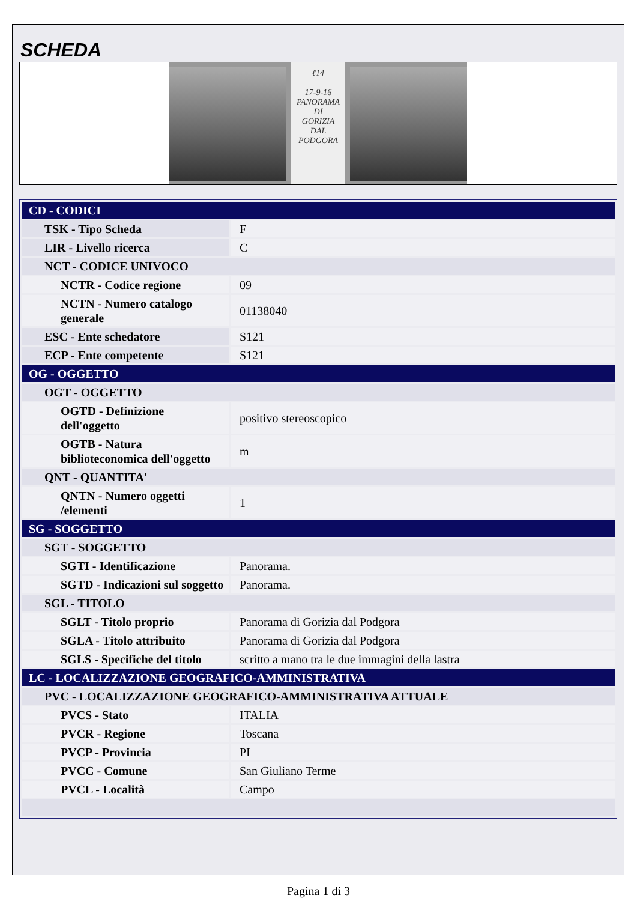SCHEDA
ℓ14
17-9-16
PANORAMA
DI
GORIZIA
DAL
PODGORA
| CD - CODICI | |
| TSK - Tipo Scheda | F |
| LIR - Livello ricerca | C |
| NCT - CODICE UNIVOCO | |
| NCTR - Codice regione | 09 |
| NCTN - Numero catalogo generale | 01138040 |
| ESC - Ente schedatore | S121 |
| ECP - Ente competente | S121 |
| OG - OGGETTO | |
| OGT - OGGETTO | |
| OGTD - Definizione dell'oggetto | positivo stereoscopico |
| OGTB - Natura biblioteconomica dell'oggetto | m |
| QNT - QUANTITA' | |
| QNTN - Numero oggetti /elementi | 1 |
| SG - SOGGETTO | |
| SGT - SOGGETTO | |
| SGTI - Identificazione | Panorama. |
| SGTD - Indicazioni sul soggetto | Panorama. |
| SGL - TITOLO | |
| SGLT - Titolo proprio | Panorama di Gorizia dal Podgora |
| SGLA - Titolo attribuito | Panorama di Gorizia dal Podgora |
| SGLS - Specifiche del titolo | scritto a mano tra le due immagini della lastra |
| LC - LOCALIZZAZIONE GEOGRAFICO-AMMINISTRATIVA | |
| PVC - LOCALIZZAZIONE GEOGRAFICO-AMMINISTRATIVA ATTUALE | |
| PVCS - Stato | ITALIA |
| PVCR - Regione | Toscana |
| PVCP - Provincia | PI |
| PVCC - Comune | San Giuliano Terme |
| PVCL - Località | Campo |
Pagina 1 di 3